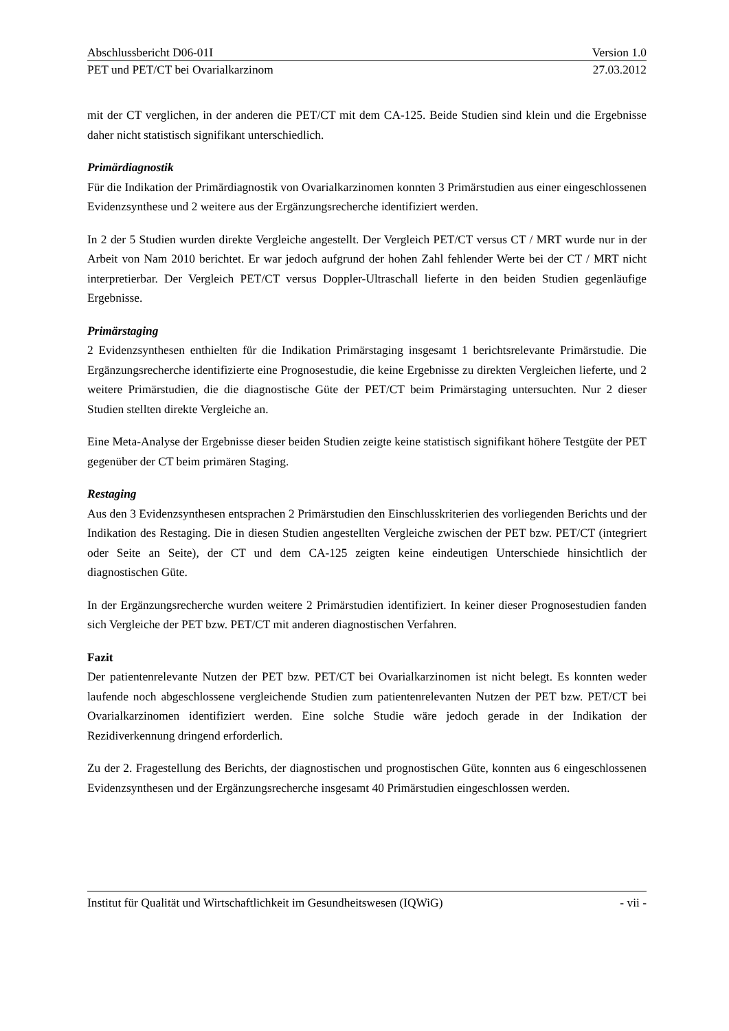Abschlussbericht D06-01I Version 1.0
PET und PET/CT bei Ovarialkarzinom 27.03.2012
mit der CT verglichen, in der anderen die PET/CT mit dem CA-125. Beide Studien sind klein und die Ergebnisse daher nicht statistisch signifikant unterschiedlich.
Primärdiagnostik
Für die Indikation der Primärdiagnostik von Ovarialkarzinomen konnten 3 Primärstudien aus einer eingeschlossenen Evidenzsynthese und 2 weitere aus der Ergänzungsrecherche identifiziert werden.
In 2 der 5 Studien wurden direkte Vergleiche angestellt. Der Vergleich PET/CT versus CT / MRT wurde nur in der Arbeit von Nam 2010 berichtet. Er war jedoch aufgrund der hohen Zahl fehlender Werte bei der CT / MRT nicht interpretierbar. Der Vergleich PET/CT versus Doppler-Ultraschall lieferte in den beiden Studien gegenläufige Ergebnisse.
Primärstaging
2 Evidenzsynthesen enthielten für die Indikation Primärstaging insgesamt 1 berichtsrelevante Primärstudie. Die Ergänzungsrecherche identifizierte eine Prognosestudie, die keine Ergebnisse zu direkten Vergleichen lieferte, und 2 weitere Primärstudien, die die diagnostische Güte der PET/CT beim Primärstaging untersuchten. Nur 2 dieser Studien stellten direkte Vergleiche an.
Eine Meta-Analyse der Ergebnisse dieser beiden Studien zeigte keine statistisch signifikant höhere Testgüte der PET gegenüber der CT beim primären Staging.
Restaging
Aus den 3 Evidenzsynthesen entsprachen 2 Primärstudien den Einschlusskriterien des vorliegenden Berichts und der Indikation des Restaging. Die in diesen Studien angestellten Vergleiche zwischen der PET bzw. PET/CT (integriert oder Seite an Seite), der CT und dem CA-125 zeigten keine eindeutigen Unterschiede hinsichtlich der diagnostischen Güte.
In der Ergänzungsrecherche wurden weitere 2 Primärstudien identifiziert. In keiner dieser Prognosestudien fanden sich Vergleiche der PET bzw. PET/CT mit anderen diagnostischen Verfahren.
Fazit
Der patientenrelevante Nutzen der PET bzw. PET/CT bei Ovarialkarzinomen ist nicht belegt. Es konnten weder laufende noch abgeschlossene vergleichende Studien zum patientenrelevanten Nutzen der PET bzw. PET/CT bei Ovarialkarzinomen identifiziert werden. Eine solche Studie wäre jedoch gerade in der Indikation der Rezidiverkennung dringend erforderlich.
Zu der 2. Fragestellung des Berichts, der diagnostischen und prognostischen Güte, konnten aus 6 eingeschlossenen Evidenzsynthesen und der Ergänzungsrecherche insgesamt 40 Primärstudien eingeschlossen werden.
Institut für Qualität und Wirtschaftlichkeit im Gesundheitswesen (IQWiG) - vii -